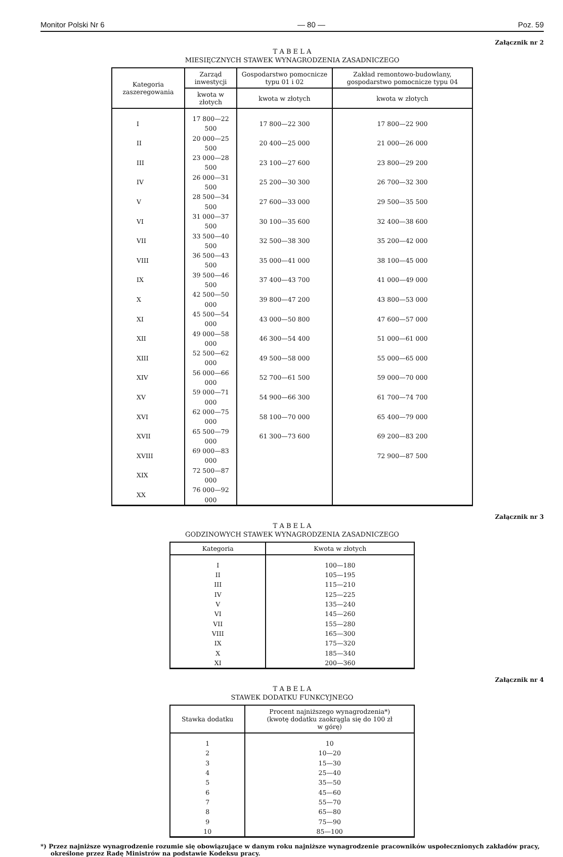Monitor Polski Nr 6 — 80 — Poz. 59
Załącznik nr 2
T A B E L A
MIESIĘCZNYCH STAWEK WYNAGRODZENIA ZASADNICZEGO
| Kategoria zaszeregowania | Zarząd inwestycji | Gospodarstwo pomocnicze typu 01 i 02 | Zakład remontowo-budowlany, gospodarstwo pomocnicze typu 04 |
| --- | --- | --- | --- |
| | kwota w złotych | kwota w złotych | kwota w złotych |
| I | 17 800—22 500 | 17 800—22 300 | 17 800—22 900 |
| II | 20 000—25 500 | 20 400—25 000 | 21 000—26 000 |
| III | 23 000—28 500 | 23 100—27 600 | 23 800—29 200 |
| IV | 26 000—31 500 | 25 200—30 300 | 26 700—32 300 |
| V | 28 500—34 500 | 27 600—33 000 | 29 500—35 500 |
| VI | 31 000—37 500 | 30 100—35 600 | 32 400—38 600 |
| VII | 33 500—40 500 | 32 500—38 300 | 35 200—42 000 |
| VIII | 36 500—43 500 | 35 000—41 000 | 38 100—45 000 |
| IX | 39 500—46 500 | 37 400—43 700 | 41 000—49 000 |
| X | 42 500—50 000 | 39 800—47 200 | 43 800—53 000 |
| XI | 45 500—54 000 | 43 000—50 800 | 47 600—57 000 |
| XII | 49 000—58 000 | 46 300—54 400 | 51 000—61 000 |
| XIII | 52 500—62 000 | 49 500—58 000 | 55 000—65 000 |
| XIV | 56 000—66 000 | 52 700—61 500 | 59 000—70 000 |
| XV | 59 000—71 000 | 54 900—66 300 | 61 700—74 700 |
| XVI | 62 000—75 000 | 58 100—70 000 | 65 400—79 000 |
| XVII | 65 500—79 000 | 61 300—73 600 | 69 200—83 200 |
| XVIII | 69 000—83 000 | | 72 900—87 500 |
| XIX | 72 500—87 000 | | |
| XX | 76 000—92 000 | | |
Załącznik nr 3
T A B E L A
GODZINOWYCH STAWEK WYNAGRODZENIA ZASADNICZEGO
| Kategoria | Kwota w złotych |
| --- | --- |
| I | 100—180 |
| II | 105—195 |
| III | 115—210 |
| IV | 125—225 |
| V | 135—240 |
| VI | 145—260 |
| VII | 155—280 |
| VIII | 165—300 |
| IX | 175—320 |
| X | 185—340 |
| XI | 200—360 |
Załącznik nr 4
T A B E L A
STAWEK DODATKU FUNKCYJNEGO
| Stawka dodatku | Procent najniższego wynagrodzenia*) (kwotę dodatku zaokrągla się do 100 zł w górę) |
| --- | --- |
| 1 | 10 |
| 2 | 10—20 |
| 3 | 15—30 |
| 4 | 25—40 |
| 5 | 35—50 |
| 6 | 45—60 |
| 7 | 55—70 |
| 8 | 65—80 |
| 9 | 75—90 |
| 10 | 85—100 |
*) Przez najniższe wynagrodzenie rozumie się obowiązujące w danym roku najniższe wynagrodzenie pracowników uspołecznionych zakładów pracy, określone przez Radę Ministrów na podstawie Kodeksu pracy.